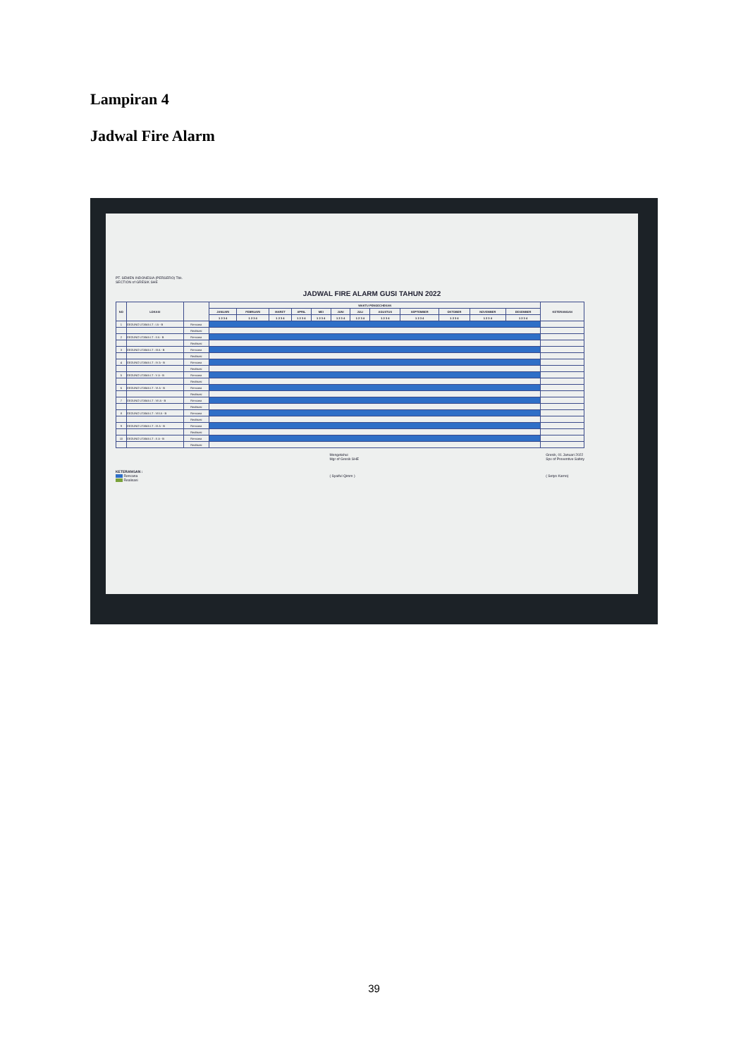Lampiran 4
Jadwal Fire Alarm
PT. SEMEN INDONESIA (PERSERO) Tbk.
SECTION of GRESIK SHE
JADWAL FIRE ALARM GUSI TAHUN 2022
| NO | LOKASI | | WAKTU PENGECHEKAN | | | | | | | | | | | | KETERANGAN |
| --- | --- | --- | --- | --- | --- | --- | --- | --- | --- | --- | --- | --- | --- | --- | --- |
| | | | JANUARI | FEBRUARI | MARET | APRIL | MEI | JUNI | JULI | AGUSTUS | SEPTEMBER | OKTOBER | NOVEMBER | DESEMBER | |
| | | | 1 2 3 4 | 1 2 3 4 | 1 2 3 4 | 1 2 3 4 | 1 2 3 4 | 1 2 3 4 | 1 2 3 4 | 1 2 3 4 | 1 2 3 4 | 1 2 3 4 | 1 2 3 4 | 1 2 3 4 | |
| 1 | GEDUNG UTAMA LT : I A - B | Rencana | | | | | | | | | | | | | |
| | | Realisasi | | | | | | | | | | | | | |
| 2 | GEDUNG UTAMA LT : II A - B | Rencana | | | | | | | | | | | | | |
| | | Realisasi | | | | | | | | | | | | | |
| 3 | GEDUNG UTAMA LT : III A - B | Rencana | | | | | | | | | | | | | |
| | | Realisasi | | | | | | | | | | | | | |
| 4 | GEDUNG UTAMA LT : IV A - B | Rencana | | | | | | | | | | | | | |
| | | Realisasi | | | | | | | | | | | | | |
| 5 | GEDUNG UTAMA LT : V A - B | Rencana | | | | | | | | | | | | | |
| | | Realisasi | | | | | | | | | | | | | |
| 6 | GEDUNG UTAMA LT : VI A - B | Rencana | | | | | | | | | | | | | |
| | | Realisasi | | | | | | | | | | | | | |
| 7 | GEDUNG UTAMA LT : VII A - B | Rencana | | | | | | | | | | | | | |
| | | Realisasi | | | | | | | | | | | | | |
| 8 | GEDUNG UTAMA LT : VIII A - B | Rencana | | | | | | | | | | | | | |
| | | Realisasi | | | | | | | | | | | | | |
| 9 | GEDUNG UTAMA LT : IX A - B | Rencana | | | | | | | | | | | | | |
| | | Realisasi | | | | | | | | | | | | | |
| 10 | GEDUNG UTAMA LT : X A - B | Rencana | | | | | | | | | | | | | |
| | | Realisasi | | | | | | | | | | | | | |
KETERANGAN :
Rencana
Realisasi
Mengetahui
Mgr of Gresik SHE
( Syaiful Qirom )
Gresik, 01 Januari 2022
Spv of Preventive Safety
( Setyo Karno)
39